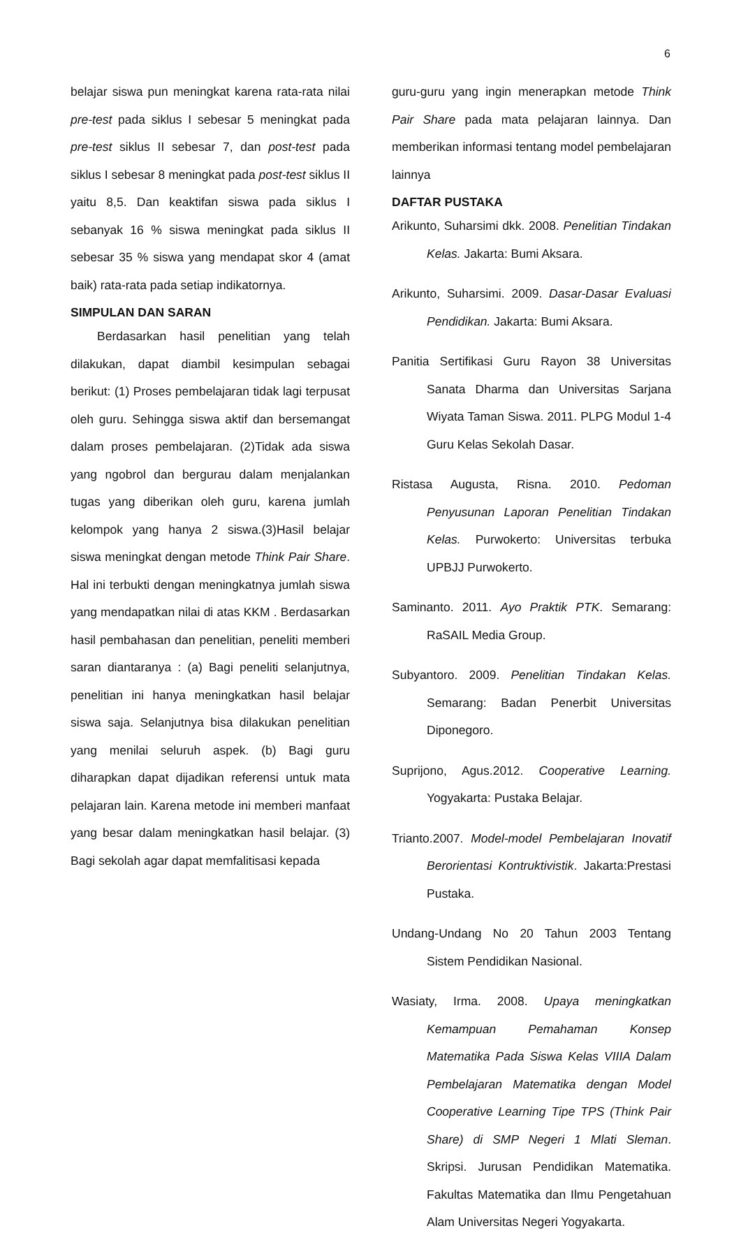6
belajar siswa pun meningkat karena rata-rata nilai pre-test pada siklus I sebesar 5 meningkat pada pre-test siklus II sebesar 7, dan post-test pada siklus I sebesar 8 meningkat pada post-test siklus II yaitu 8,5. Dan keaktifan siswa pada siklus I sebanyak 16 % siswa meningkat pada siklus II sebesar 35 % siswa yang mendapat skor 4 (amat baik) rata-rata pada setiap indikatornya.
SIMPULAN DAN SARAN
Berdasarkan hasil penelitian yang telah dilakukan, dapat diambil kesimpulan sebagai berikut: (1) Proses pembelajaran tidak lagi terpusat oleh guru. Sehingga siswa aktif dan bersemangat dalam proses pembelajaran. (2)Tidak ada siswa yang ngobrol dan bergurau dalam menjalankan tugas yang diberikan oleh guru, karena jumlah kelompok yang hanya 2 siswa.(3)Hasil belajar siswa meningkat dengan metode Think Pair Share. Hal ini terbukti dengan meningkatnya jumlah siswa yang mendapatkan nilai di atas KKM . Berdasarkan hasil pembahasan dan penelitian, peneliti memberi saran diantaranya : (a) Bagi peneliti selanjutnya, penelitian ini hanya meningkatkan hasil belajar siswa saja. Selanjutnya bisa dilakukan penelitian yang menilai seluruh aspek. (b) Bagi guru diharapkan dapat dijadikan referensi untuk mata pelajaran lain. Karena metode ini memberi manfaat yang besar dalam meningkatkan hasil belajar. (3) Bagi sekolah agar dapat memfalitisasi kepada
guru-guru yang ingin menerapkan metode Think Pair Share pada mata pelajaran lainnya. Dan memberikan informasi tentang model pembelajaran lainnya
DAFTAR PUSTAKA
Arikunto, Suharsimi dkk. 2008. Penelitian Tindakan Kelas. Jakarta: Bumi Aksara.
Arikunto, Suharsimi. 2009. Dasar-Dasar Evaluasi Pendidikan. Jakarta: Bumi Aksara.
Panitia Sertifikasi Guru Rayon 38 Universitas Sanata Dharma dan Universitas Sarjana Wiyata Taman Siswa. 2011. PLPG Modul 1-4 Guru Kelas Sekolah Dasar.
Ristasa Augusta, Risna. 2010. Pedoman Penyusunan Laporan Penelitian Tindakan Kelas. Purwokerto: Universitas terbuka UPBJJ Purwokerto.
Saminanto. 2011. Ayo Praktik PTK. Semarang: RaSAIL Media Group.
Subyantoro. 2009. Penelitian Tindakan Kelas. Semarang: Badan Penerbit Universitas Diponegoro.
Suprijono, Agus.2012. Cooperative Learning. Yogyakarta: Pustaka Belajar.
Trianto.2007. Model-model Pembelajaran Inovatif Berorientasi Kontruktivistik. Jakarta:Prestasi Pustaka.
Undang-Undang No 20 Tahun 2003 Tentang Sistem Pendidikan Nasional.
Wasiaty, Irma. 2008. Upaya meningkatkan Kemampuan Pemahaman Konsep Matematika Pada Siswa Kelas VIIIA Dalam Pembelajaran Matematika dengan Model Cooperative Learning Tipe TPS (Think Pair Share) di SMP Negeri 1 Mlati Sleman. Skripsi. Jurusan Pendidikan Matematika. Fakultas Matematika dan Ilmu Pengetahuan Alam Universitas Negeri Yogyakarta.